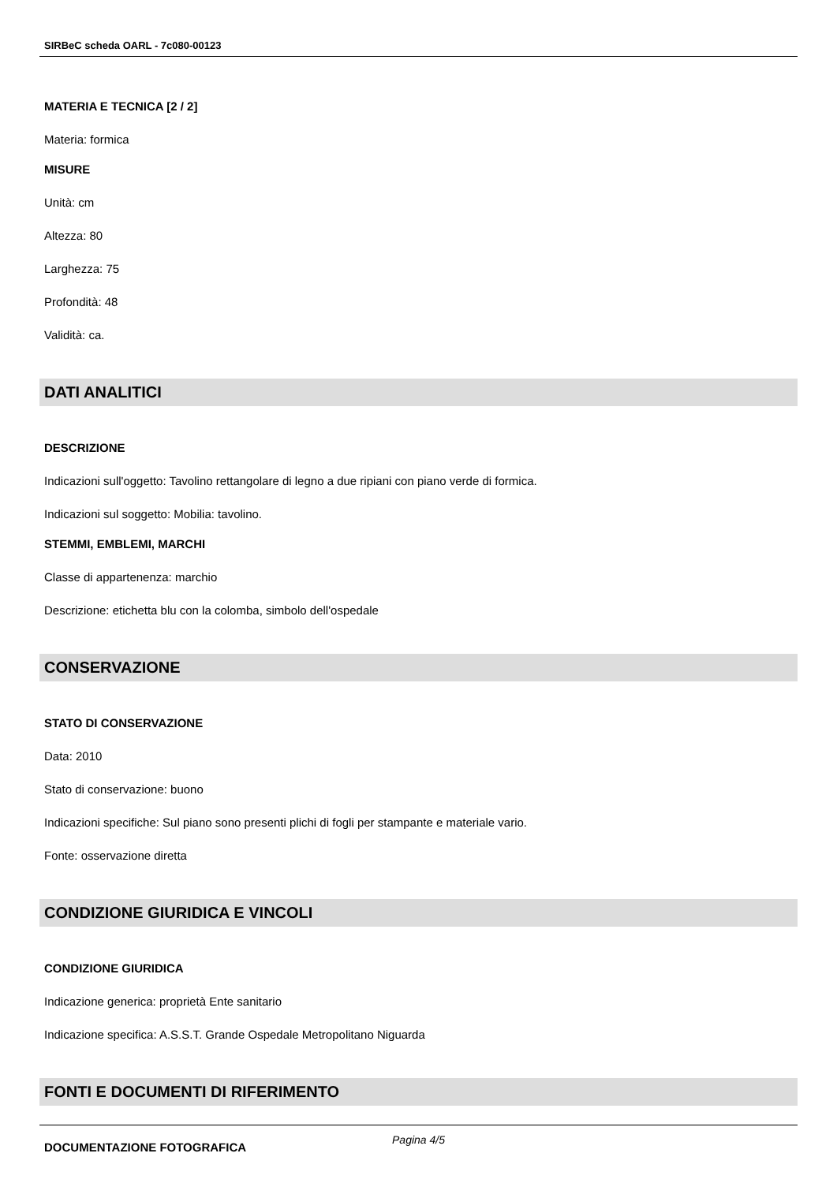SIRBeC scheda OARL - 7c080-00123
MATERIA E TECNICA [2 / 2]
Materia: formica
MISURE
Unità: cm
Altezza: 80
Larghezza: 75
Profondità: 48
Validità: ca.
DATI ANALITICI
DESCRIZIONE
Indicazioni sull'oggetto: Tavolino rettangolare di legno a due ripiani con piano verde di formica.
Indicazioni sul soggetto: Mobilia: tavolino.
STEMMI, EMBLEMI, MARCHI
Classe di appartenenza: marchio
Descrizione: etichetta blu con la colomba, simbolo dell'ospedale
CONSERVAZIONE
STATO DI CONSERVAZIONE
Data: 2010
Stato di conservazione: buono
Indicazioni specifiche: Sul piano sono presenti plichi di fogli per stampante e materiale vario.
Fonte: osservazione diretta
CONDIZIONE GIURIDICA E VINCOLI
CONDIZIONE GIURIDICA
Indicazione generica: proprietà Ente sanitario
Indicazione specifica: A.S.S.T. Grande Ospedale Metropolitano Niguarda
FONTI E DOCUMENTI DI RIFERIMENTO
DOCUMENTAZIONE FOTOGRAFICA
Pagina 4/5